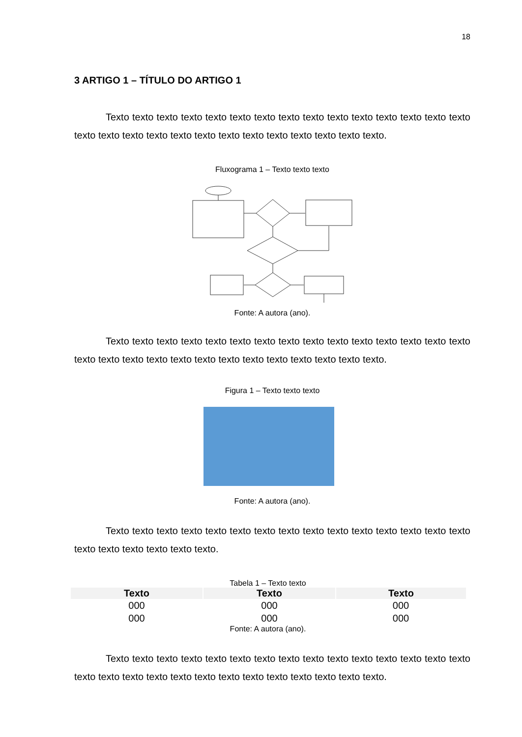18
3 ARTIGO 1 – TÍTULO DO ARTIGO 1
Texto texto texto texto texto texto texto texto texto texto texto texto texto texto texto texto texto texto texto texto texto texto texto texto texto texto texto texto.
Fluxograma 1 – Texto texto texto
Fonte: A autora (ano).
Texto texto texto texto texto texto texto texto texto texto texto texto texto texto texto texto texto texto texto texto texto texto texto texto texto texto texto texto.
Figura 1 – Texto texto texto
Fonte: A autora (ano).
Texto texto texto texto texto texto texto texto texto texto texto texto texto texto texto texto texto texto texto texto texto.
Tabela 1 – Texto texto
| Texto | Texto | Texto |
| --- | --- | --- |
| 000 | 000 | 000 |
| 000 | 000 | 000 |
Fonte: A autora (ano).
Texto texto texto texto texto texto texto texto texto texto texto texto texto texto texto texto texto texto texto texto texto texto texto texto texto texto texto texto.